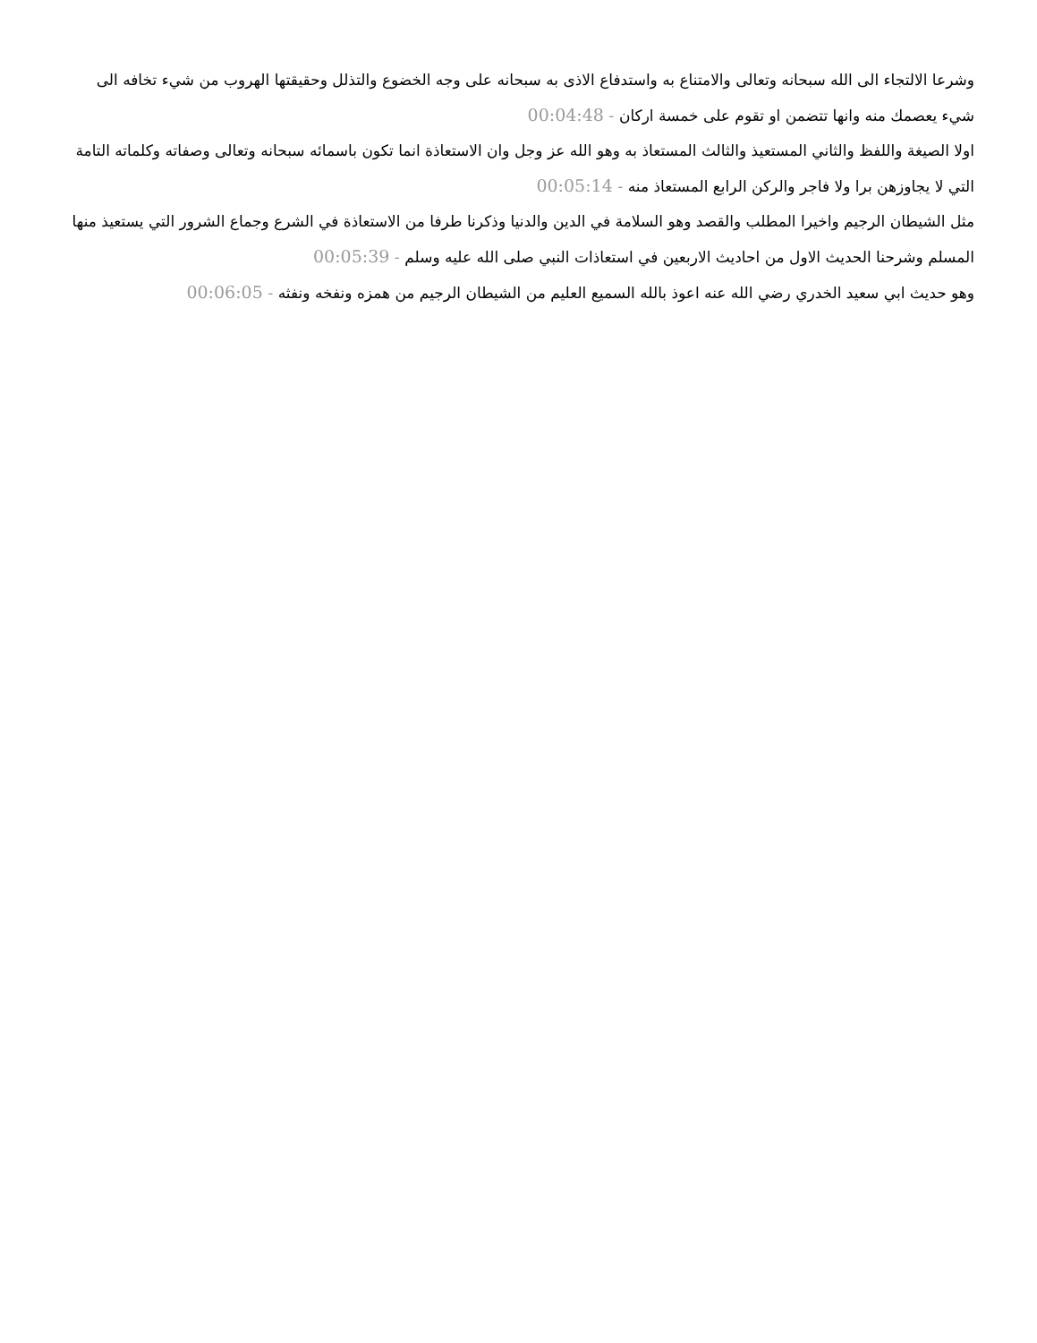وشرعا الالتجاء الى الله سبحانه وتعالى والامتناع به واستدفاع الاذى به سبحانه على وجه الخضوع والتذلل وحقيقتها الهروب من شيء تخافه الى شيء يعصمك منه وانها تتضمن او تقوم على خمسة اركان - 00:04:48
اولا الصيغة واللفظ والثاني المستعيذ والثالث المستعاذ به وهو الله عز وجل وان الاستعاذة انما تكون باسمائه سبحانه وتعالى وصفاته وكلماته التامة التي لا يجاوزهن برا ولا فاجر والركن الرابع المستعاذ منه - 00:05:14
مثل الشيطان الرجيم واخيرا المطلب والقصد وهو السلامة في الدين والدنيا وذكرنا طرفا من الاستعاذة في الشرع وجماع الشرور التي يستعيذ منها المسلم وشرحنا الحديث الاول من احاديث الاربعين في استعاذات النبي صلى الله عليه وسلم - 00:05:39
وهو حديث ابي سعيد الخدري رضي الله عنه اعوذ بالله السميع العليم من الشيطان الرجيم من همزه ونفخه ونفثه - 00:06:05